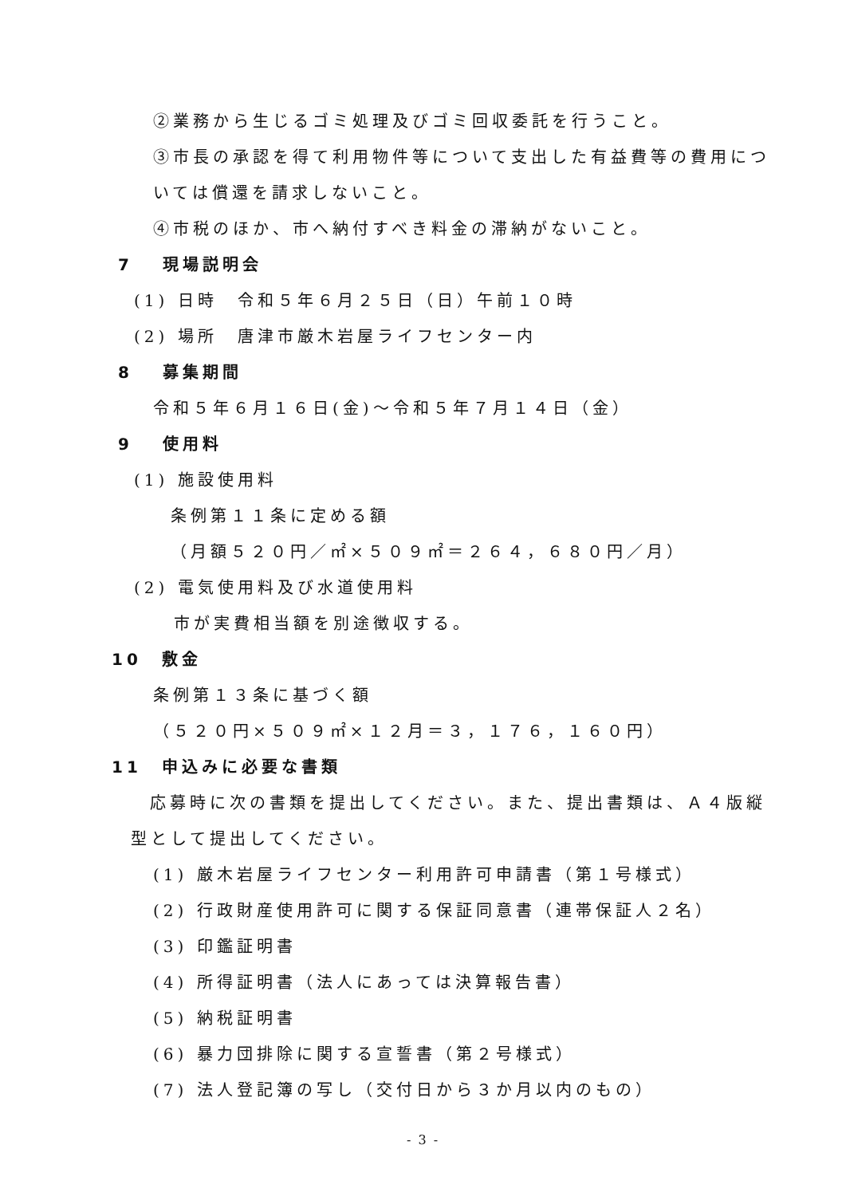②業務から生じるゴミ処理及びゴミ回収委託を行うこと。
③市長の承認を得て利用物件等について支出した有益費等の費用につ
いては償還を請求しないこと。
④市税のほか、市へ納付すべき料金の滞納がないこと。
7　 現場説明会
(1) 日時　令和５年６月２５日（日）午前１０時
(2) 場所　唐津市厳木岩屋ライフセンター内
8　 募集期間
令和５年６月１６日(金)～令和５年７月１４日（金）
9　 使用料
(1) 施設使用料
条例第１１条に定める額
（月額５２０円／㎡×５０９㎡＝２６４，６８０円／月）
(2) 電気使用料及び水道使用料
市が実費相当額を別途徴収する。
10　敷金
条例第１３条に基づく額
（５２０円×５０９㎡×１２月＝３，１７６，１６０円）
11　申込みに必要な書類
応募時に次の書類を提出してください。また、提出書類は、Ａ４版縦
型として提出してください。
(1) 厳木岩屋ライフセンター利用許可申請書（第１号様式）
(2) 行政財産使用許可に関する保証同意書（連帯保証人２名）
(3) 印鑑証明書
(4) 所得証明書（法人にあっては決算報告書）
(5) 納税証明書
(6) 暴力団排除に関する宣誓書（第２号様式）
(7) 法人登記簿の写し（交付日から３か月以内のもの）
- 3 -